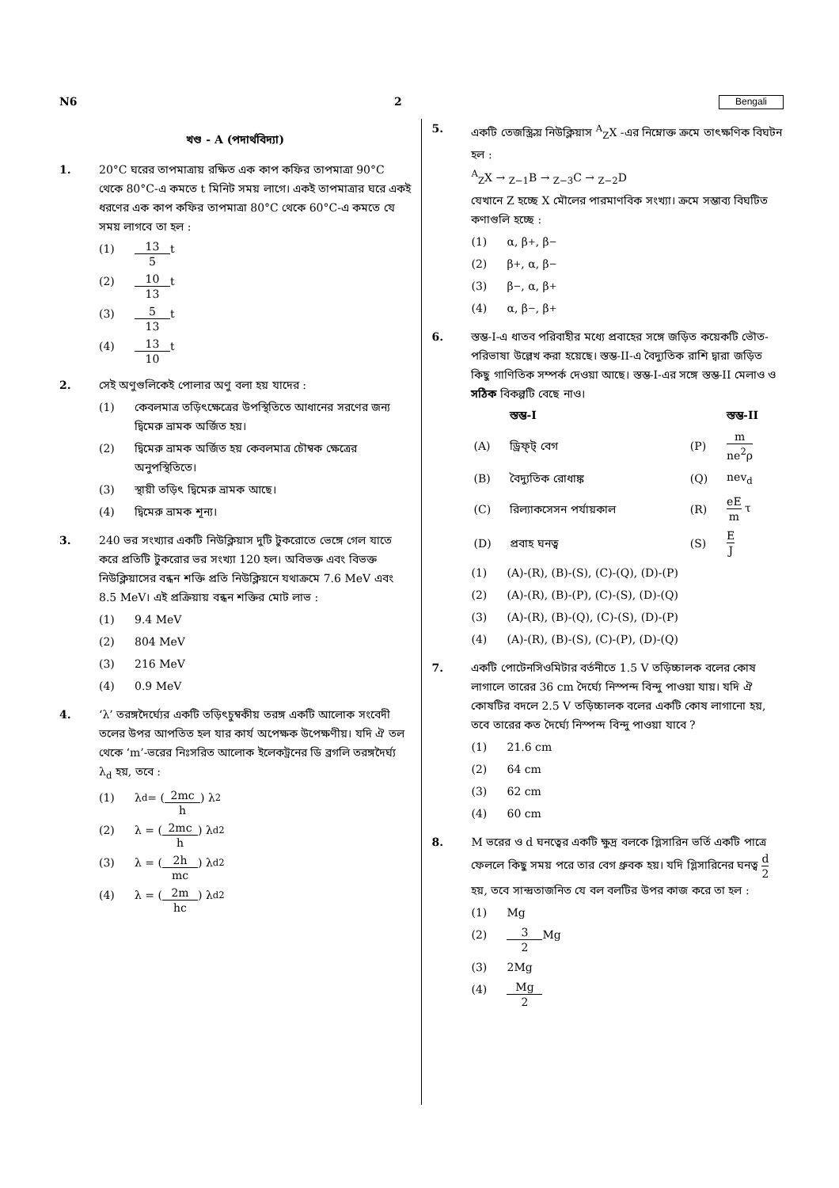N6 2 Bengali
খণ্ড - A (পদার্থবিদ্যা)
1. 20°C ঘরের তাপমাত্রায় রক্ষিত এক কাপ কফির তাপমাত্রা 90°C থেকে 80°C-এ কমতে t মিনিট সময় লাগে। একই তাপমাত্রার ঘরে একই ধরণের এক কাপ কফির তাপমাত্রা 80°C থেকে 60°C-এ কমতে যে সময় লাগবে তা হল :
(1) 13 5 t
(2) 10 13 t
(3) 5 13 t
(4) 13 10 t
2. সেই অণুগুলিকেই পোলার অণু বলা হয় যাদের :
(1) কেবলমাত্র তড়িৎক্ষেত্রের উপস্থিতিতে আধানের সরণের জন্য দ্বিমেরু ভ্রামক অর্জিত হয়।
(2) দ্বিমেরু ভ্রামক অর্জিত হয় কেবলমাত্র চৌম্বক ক্ষেত্রের অনুপস্থিতিতে।
(3) স্থায়ী তড়িৎ দ্বিমেরু ভ্রামক আছে।
(4) দ্বিমেরু ভ্রামক শূন্য।
3. 240 ভর সংখ্যার একটি নিউক্লিয়াস দুটি টুকরোতে ভেঙ্গে গেল যাতে করে প্রতিটি টুকরোর ভর সংখ্যা 120 হল। অবিভক্ত এবং বিভক্ত নিউক্লিয়াসের বন্ধন শক্তি প্রতি নিউক্লিয়নে যথাক্রমে 7.6 MeV এবং 8.5 MeV। এই প্রক্রিয়ায় বন্ধন শক্তির মোট লাভ :
(1) 9.4 MeV
(2) 804 MeV
(3) 216 MeV
(4) 0.9 MeV
4. ‘λ’ তরঙ্গদৈর্ঘ্যের একটি তড়িৎচুম্বকীয় তরঙ্গ একটি আলোক সংবেদী তলের উপর আপতিত হল যার কার্য অপেক্ষক উপেক্ষণীয়। যদি ঐ তল থেকে ‘m’-ভরের নিঃসরিত আলোক ইলেকট্রনের ডি ব্রগলি তরঙ্গদৈর্ঘ্য λ<sub>d</sub> হয়, তবে :
(1) λ<sub>d</sub> = (2mc h) λ<sup>2</sup>
(2) λ = (2mc h) λ<sub>d</sub><sup>2</sup>
(3) λ = (2h mc) λ<sub>d</sub><sup>2</sup>
(4) λ = (2m hc) λ<sub>d</sub><sup>2</sup>
5. একটি তেজস্ক্রিয় নিউক্লিয়াস <sup>A</sup><sub>Z</sub>X -এর নিম্নোক্ত ক্রমে তাৎক্ষণিক বিঘটন হল :
<sup>A</sup><sub>Z</sub>X → <sub>Z−1</sub>B → <sub>Z−3</sub>C → <sub>Z−2</sub>D
যেখানে Z হচ্ছে X মৌলের পারমাণবিক সংখ্যা। ক্রমে সম্ভাব্য বিঘটিত কণাগুলি হচ্ছে :
(1) α, β<sup>+</sup>, β<sup>−</sup>
(2) β<sup>+</sup>, α, β<sup>−</sup>
(3) β<sup>−</sup>, α, β<sup>+</sup>
(4) α, β<sup>−</sup>, β<sup>+</sup>
6. স্তম্ভ-I-এ ধাতব পরিবাহীর মধ্যে প্রবাহের সঙ্গে জড়িত কয়েকটি ভৌত-পরিভাষা উল্লেখ করা হয়েছে। স্তম্ভ-II-এ বৈদ্যুতিক রাশি দ্বারা জড়িত কিছু গাণিতিক সম্পর্ক দেওয়া আছে। স্তম্ভ-I-এর সঙ্গে স্তম্ভ-II মেলাও ও সঠিক বিকল্পটি বেছে নাও।
| | স্তম্ভ-I | | স্তম্ভ-II |
| --- | --- | --- | --- |
| (A) | ড্রিফ্‌ট্ বেগ | (P) | m ne<sup>2</sup>ρ |
| (B) | বৈদ্যুতিক রোধাঙ্ক | (Q) | nev<sub>d</sub> |
| (C) | রিল্যাকসেসন পর্যায়কাল | (R) | eE m τ |
| (D) | প্রবাহ ঘনত্ব | (S) | E J |
(1) (A)-(R), (B)-(S), (C)-(Q), (D)-(P)
(2) (A)-(R), (B)-(P), (C)-(S), (D)-(Q)
(3) (A)-(R), (B)-(Q), (C)-(S), (D)-(P)
(4) (A)-(R), (B)-(S), (C)-(P), (D)-(Q)
7. একটি পোটেনসিওমিটার বর্তনীতে 1.5 V তড়িচ্চালক বলের কোষ লাগালে তারের 36 cm দৈর্ঘ্যে নিস্পন্দ বিন্দু পাওয়া যায়। যদি ঐ কোষটির বদলে 2.5 V তড়িচ্চালক বলের একটি কোষ লাগানো হয়, তবে তারের কত দৈর্ঘ্যে নিস্পন্দ বিন্দু পাওয়া যাবে ?
(1) 21.6 cm
(2) 64 cm
(3) 62 cm
(4) 60 cm
8. M ভরের ও d ঘনত্বের একটি ক্ষুদ্র বলকে গ্লিসারিন ভর্তি একটি পাত্রে ফেললে কিছু সময় পরে তার বেগ ধ্রুবক হয়। যদি গ্লিসারিনের ঘনত্ব d 2 হয়, তবে সান্দ্রতাজনিত যে বল বলটির উপর কাজ করে তা হল :
(1) Mg
(2) 3 2 Mg
(3) 2Mg
(4) Mg 2